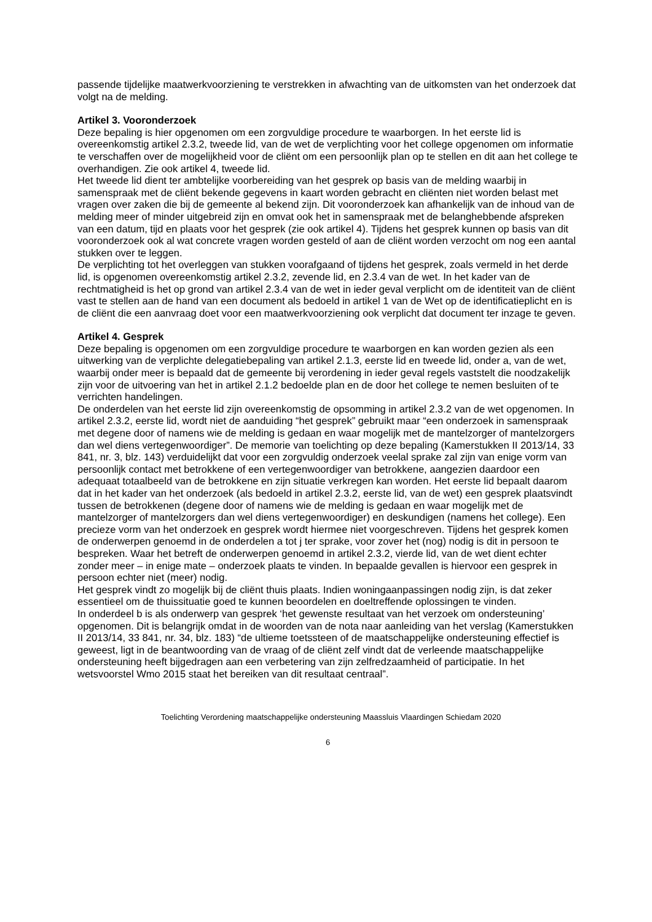passende tijdelijke maatwerkvoorziening te verstrekken in afwachting van de uitkomsten van het onderzoek dat volgt na de melding.
Artikel 3. Vooronderzoek
Deze bepaling is hier opgenomen om een zorgvuldige procedure te waarborgen. In het eerste lid is overeenkomstig artikel 2.3.2, tweede lid, van de wet de verplichting voor het college opgenomen om informatie te verschaffen over de mogelijkheid voor de cliënt om een persoonlijk plan op te stellen en dit aan het college te overhandigen. Zie ook artikel 4, tweede lid.
Het tweede lid dient ter ambtelijke voorbereiding van het gesprek op basis van de melding waarbij in samenspraak met de cliënt bekende gegevens in kaart worden gebracht en cliënten niet worden belast met vragen over zaken die bij de gemeente al bekend zijn. Dit vooronderzoek kan afhankelijk van de inhoud van de melding meer of minder uitgebreid zijn en omvat ook het in samenspraak met de belanghebbende afspreken van een datum, tijd en plaats voor het gesprek (zie ook artikel 4). Tijdens het gesprek kunnen op basis van dit vooronderzoek ook al wat concrete vragen worden gesteld of aan de cliënt worden verzocht om nog een aantal stukken over te leggen.
De verplichting tot het overleggen van stukken voorafgaand of tijdens het gesprek, zoals vermeld in het derde lid, is opgenomen overeenkomstig artikel 2.3.2, zevende lid, en 2.3.4 van de wet. In het kader van de rechtmatigheid is het op grond van artikel 2.3.4 van de wet in ieder geval verplicht om de identiteit van de cliënt vast te stellen aan de hand van een document als bedoeld in artikel 1 van de Wet op de identificatieplicht en is de cliënt die een aanvraag doet voor een maatwerkvoorziening ook verplicht dat document ter inzage te geven.
Artikel 4. Gesprek
Deze bepaling is opgenomen om een zorgvuldige procedure te waarborgen en kan worden gezien als een uitwerking van de verplichte delegatiebepaling van artikel 2.1.3, eerste lid en tweede lid, onder a, van de wet, waarbij onder meer is bepaald dat de gemeente bij verordening in ieder geval regels vaststelt die noodzakelijk zijn voor de uitvoering van het in artikel 2.1.2 bedoelde plan en de door het college te nemen besluiten of te verrichten handelingen.
De onderdelen van het eerste lid zijn overeenkomstig de opsomming in artikel 2.3.2 van de wet opgenomen. In artikel 2.3.2, eerste lid, wordt niet de aanduiding “het gesprek” gebruikt maar “een onderzoek in samenspraak met degene door of namens wie de melding is gedaan en waar mogelijk met de mantelzorger of mantelzorgers dan wel diens vertegenwoordiger”. De memorie van toelichting op deze bepaling (Kamerstukken II 2013/14, 33 841, nr. 3, blz. 143) verduidelijkt dat voor een zorgvuldig onderzoek veelal sprake zal zijn van enige vorm van persoonlijk contact met betrokkene of een vertegenwoordiger van betrokkene, aangezien daardoor een adequaat totaalbeeld van de betrokkene en zijn situatie verkregen kan worden. Het eerste lid bepaalt daarom dat in het kader van het onderzoek (als bedoeld in artikel 2.3.2, eerste lid, van de wet) een gesprek plaatsvindt tussen de betrokkenen (degene door of namens wie de melding is gedaan en waar mogelijk met de mantelzorger of mantelzorgers dan wel diens vertegenwoordiger) en deskundigen (namens het college). Een precieze vorm van het onderzoek en gesprek wordt hiermee niet voorgeschreven. Tijdens het gesprek komen de onderwerpen genoemd in de onderdelen a tot j ter sprake, voor zover het (nog) nodig is dit in persoon te bespreken. Waar het betreft de onderwerpen genoemd in artikel 2.3.2, vierde lid, van de wet dient echter zonder meer – in enige mate – onderzoek plaats te vinden. In bepaalde gevallen is hiervoor een gesprek in persoon echter niet (meer) nodig.
Het gesprek vindt zo mogelijk bij de cliënt thuis plaats. Indien woningaanpassingen nodig zijn, is dat zeker essentieel om de thuissituatie goed te kunnen beoordelen en doeltreffende oplossingen te vinden.
In onderdeel b is als onderwerp van gesprek ‘het gewenste resultaat van het verzoek om ondersteuning’ opgenomen. Dit is belangrijk omdat in de woorden van de nota naar aanleiding van het verslag (Kamerstukken II 2013/14, 33 841, nr. 34, blz. 183) “de ultieme toetssteen of de maatschappelijke ondersteuning effectief is geweest, ligt in de beantwoording van de vraag of de cliënt zelf vindt dat de verleende maatschappelijke ondersteuning heeft bijgedragen aan een verbetering van zijn zelfredzaamheid of participatie. In het wetsvoorstel Wmo 2015 staat het bereiken van dit resultaat centraal”.
Toelichting Verordening maatschappelijke ondersteuning Maassluis Vlaardingen Schiedam 2020
6